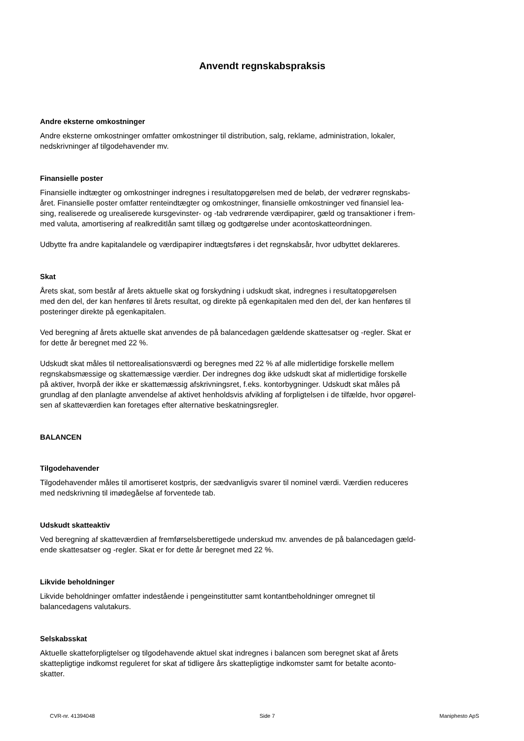Anvendt regnskabspraksis
Andre eksterne omkostninger
Andre eksterne omkostninger omfatter omkostninger til distribution, salg, reklame, administration, lokaler,
nedskrivninger af tilgodehavender mv.
Finansielle poster
Finansielle indtægter og omkostninger indregnes i resultatopgørelsen med de beløb, der vedrører regnskabs-
året. Finansielle poster omfatter renteindtægter og omkostninger, finansielle omkostninger ved finansiel lea-
sing, realiserede og urealiserede kursgevinster- og -tab vedrørende værdipapirer, gæld og transaktioner i frem-
med valuta, amortisering af realkreditlån samt tillæg og godtgørelse under acontoskatteordningen.
Udbytte fra andre kapitalandele og værdipapirer indtægtsføres i det regnskabsår, hvor udbyttet deklareres.
Skat
Årets skat, som består af årets aktuelle skat og forskydning i udskudt skat, indregnes i resultatopgørelsen
med den del, der kan henføres til årets resultat, og direkte på egenkapitalen med den del, der kan henføres til
posteringer direkte på egenkapitalen.
Ved beregning af årets aktuelle skat anvendes de på balancedagen gældende skattesatser og -regler. Skat er
for dette år beregnet med 22 %.
Udskudt skat måles til nettorealisationsværdi og beregnes med 22 % af alle midlertidige forskelle mellem
regnskabsmæssige og skattemæssige værdier. Der indregnes dog ikke udskudt skat af midlertidige forskelle
på aktiver, hvorpå der ikke er skattemæssig afskrivningsret, f.eks. kontorbygninger. Udskudt skat måles på
grundlag af den planlagte anvendelse af aktivet henholdsvis afvikling af forpligtelsen i de tilfælde, hvor opgørel-
sen af skatteværdien kan foretages efter alternative beskatningsregler.
BALANCEN
Tilgodehavender
Tilgodehavender måles til amortiseret kostpris, der sædvanligvis svarer til nominel værdi. Værdien reduceres
med nedskrivning til imødegåelse af forventede tab.
Udskudt skatteaktiv
Ved beregning af skatteværdien af fremførselsberettigede underskud mv. anvendes de på balancedagen gæld-
ende skattesatser og -regler. Skat er for dette år beregnet med 22 %.
Likvide beholdninger
Likvide beholdninger omfatter indestående i pengeinstitutter samt kontantbeholdninger omregnet til
balancedagens valutakurs.
Selskabsskat
Aktuelle skatteforpligtelser og tilgodehavende aktuel skat indregnes i balancen som beregnet skat af årets
skattepligtige indkomst reguleret for skat af tidligere års skattepligtige indkomster samt for betalte aconto-
skatter.
CVR-nr. 41394048 Side 7 Maniphesto ApS